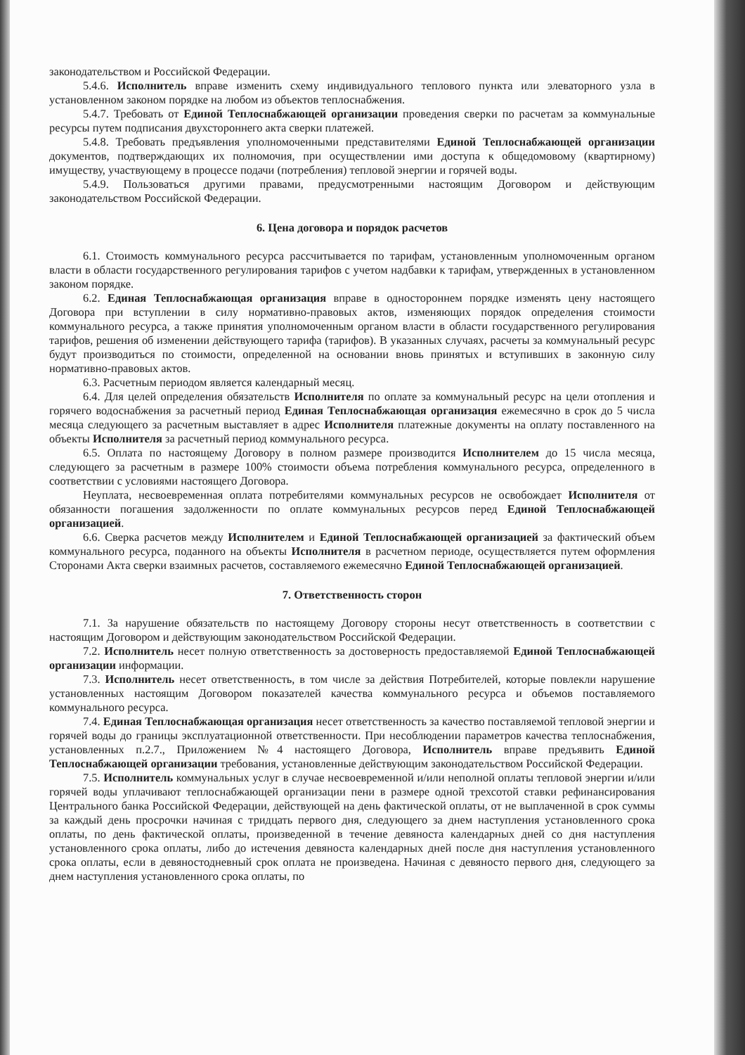законодательством и Российской Федерации.
5.4.6. Исполнитель вправе изменить схему индивидуального теплового пункта или элеваторного узла в установленном законом порядке на любом из объектов теплоснабжения.
5.4.7. Требовать от Единой Теплоснабжающей организации проведения сверки по расчетам за коммунальные ресурсы путем подписания двухстороннего акта сверки платежей.
5.4.8. Требовать предъявления уполномоченными представителями Единой Теплоснабжающей организации документов, подтверждающих их полномочия, при осуществлении ими доступа к общедомовому (квартирному) имуществу, участвующему в процессе подачи (потребления) тепловой энергии и горячей воды.
5.4.9. Пользоваться другими правами, предусмотренными настоящим Договором и действующим законодательством Российской Федерации.
6. Цена договора и порядок расчетов
6.1. Стоимость коммунального ресурса рассчитывается по тарифам, установленным уполномоченным органом власти в области государственного регулирования тарифов с учетом надбавки к тарифам, утвержденных в установленном законом порядке.
6.2. Единая Теплоснабжающая организация вправе в одностороннем порядке изменять цену настоящего Договора при вступлении в силу нормативно-правовых актов, изменяющих порядок определения стоимости коммунального ресурса, а также принятия уполномоченным органом власти в области государственного регулирования тарифов, решения об изменении действующего тарифа (тарифов). В указанных случаях, расчеты за коммунальный ресурс будут производиться по стоимости, определенной на основании вновь принятых и вступивших в законную силу нормативно-правовых актов.
6.3. Расчетным периодом является календарный месяц.
6.4. Для целей определения обязательств Исполнителя по оплате за коммунальный ресурс на цели отопления и горячего водоснабжения за расчетный период Единая Теплоснабжающая организация ежемесячно в срок до 5 числа месяца следующего за расчетным выставляет в адрес Исполнителя платежные документы на оплату поставленного на объекты Исполнителя за расчетный период коммунального ресурса.
6.5. Оплата по настоящему Договору в полном размере производится Исполнителем до 15 числа месяца, следующего за расчетным в размере 100% стоимости объема потребления коммунального ресурса, определенного в соответствии с условиями настоящего Договора.
Неуплата, несвоевременная оплата потребителями коммунальных ресурсов не освобождает Исполнителя от обязанности погашения задолженности по оплате коммунальных ресурсов перед Единой Теплоснабжающей организацией.
6.6. Сверка расчетов между Исполнителем и Единой Теплоснабжающей организацией за фактический объем коммунального ресурса, поданного на объекты Исполнителя в расчетном периоде, осуществляется путем оформления Сторонами Акта сверки взаимных расчетов, составляемого ежемесячно Единой Теплоснабжающей организацией.
7. Ответственность сторон
7.1. За нарушение обязательств по настоящему Договору стороны несут ответственность в соответствии с настоящим Договором и действующим законодательством Российской Федерации.
7.2. Исполнитель несет полную ответственность за достоверность предоставляемой Единой Теплоснабжающей организации информации.
7.3. Исполнитель несет ответственность, в том числе за действия Потребителей, которые повлекли нарушение установленных настоящим Договором показателей качества коммунального ресурса и объемов поставляемого коммунального ресурса.
7.4. Единая Теплоснабжающая организация несет ответственность за качество поставляемой тепловой энергии и горячей воды до границы эксплуатационной ответственности. При несоблюдении параметров качества теплоснабжения, установленных п.2.7., Приложением №4 настоящего Договора, Исполнитель вправе предъявить Единой Теплоснабжающей организации требования, установленные действующим законодательством Российской Федерации.
7.5. Исполнитель коммунальных услуг в случае несвоевременной и/или неполной оплаты тепловой энергии и/или горячей воды уплачивают теплоснабжающей организации пени в размере одной трехсотой ставки рефинансирования Центрального банка Российской Федерации, действующей на день фактической оплаты, от не выплаченной в срок суммы за каждый день просрочки начиная с тридцать первого дня, следующего за днем наступления установленного срока оплаты, по день фактической оплаты, произведенной в течение девяноста календарных дней со дня наступления установленного срока оплаты, либо до истечения девяноста календарных дней после дня наступления установленного срока оплаты, если в девяностодневный срок оплата не произведена. Начиная с девяносто первого дня, следующего за днем наступления установленного срока оплаты, по